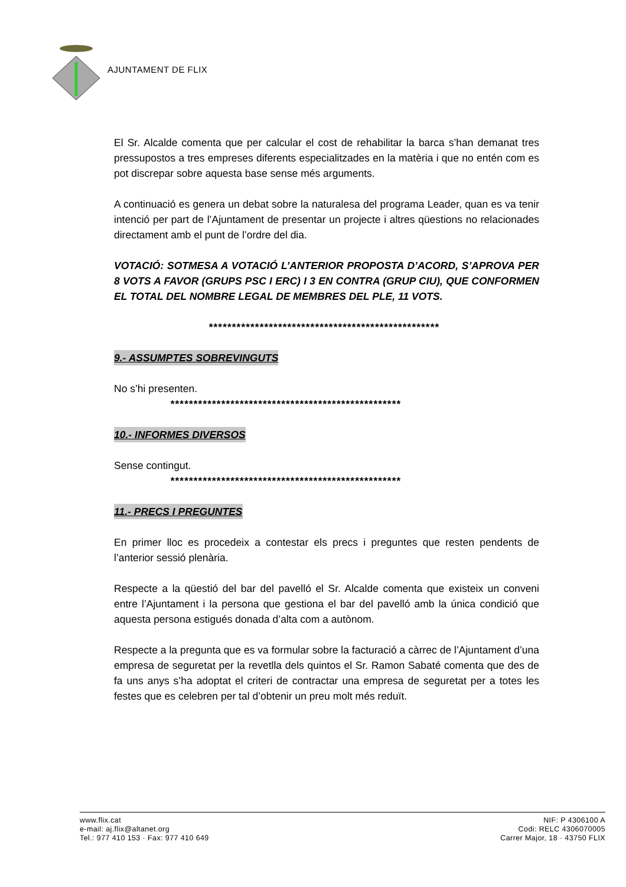AJUNTAMENT DE FLIX
El Sr. Alcalde comenta que per calcular el cost de rehabilitar la barca s’han demanat tres pressupostos a tres empreses diferents especialitzades en la matèria i que no entén com es pot discrepar sobre aquesta base sense més arguments.
A continuació es genera un debat sobre la naturalesa del programa Leader, quan es va tenir intenció per part de l’Ajuntament de presentar un projecte i altres qüestions no relacionades directament amb el punt de l’ordre del dia.
VOTACIÓ: SOTMESA A VOTACIÓ L’ANTERIOR PROPOSTA D’ACORD, S’APROVA PER 8 VOTS A FAVOR (GRUPS PSC I ERC) I 3 EN CONTRA (GRUP CIU), QUE CONFORMEN EL TOTAL DEL NOMBRE LEGAL DE MEMBRES DEL PLE, 11 VOTS.
**************************************************
9.- ASSUMPTES SOBREVINGUTS
No s’hi presenten.
**************************************************
10.- INFORMES DIVERSOS
Sense contingut.
**************************************************
11.- PRECS I PREGUNTES
En primer lloc es procedeix a contestar els precs i preguntes que resten pendents de l’anterior sessió plenària.
Respecte a la qüestió del bar del pavelló el Sr. Alcalde comenta que existeix un conveni entre l’Ajuntament i la persona que gestiona el bar del pavelló amb la única condició que aquesta persona estigués donada d’alta com a autònom.
Respecte a la pregunta que es va formular sobre la facturació a càrrec de l’Ajuntament d’una empresa de seguretat per la revetlla dels quintos el Sr. Ramon Sabaté comenta que des de fa uns anys s’ha adoptat el criteri de contractar una empresa de seguretat per a totes les festes que es celebren per tal d’obtenir un preu molt més reduït.
www.flix.cat
e-mail: aj.flix@altanet.org
Tel.: 977 410 153 · Fax: 977 410 649
NIF: P 4306100 A
Codi: RELC 4306070005
Carrer Major, 18 · 43750 FLIX